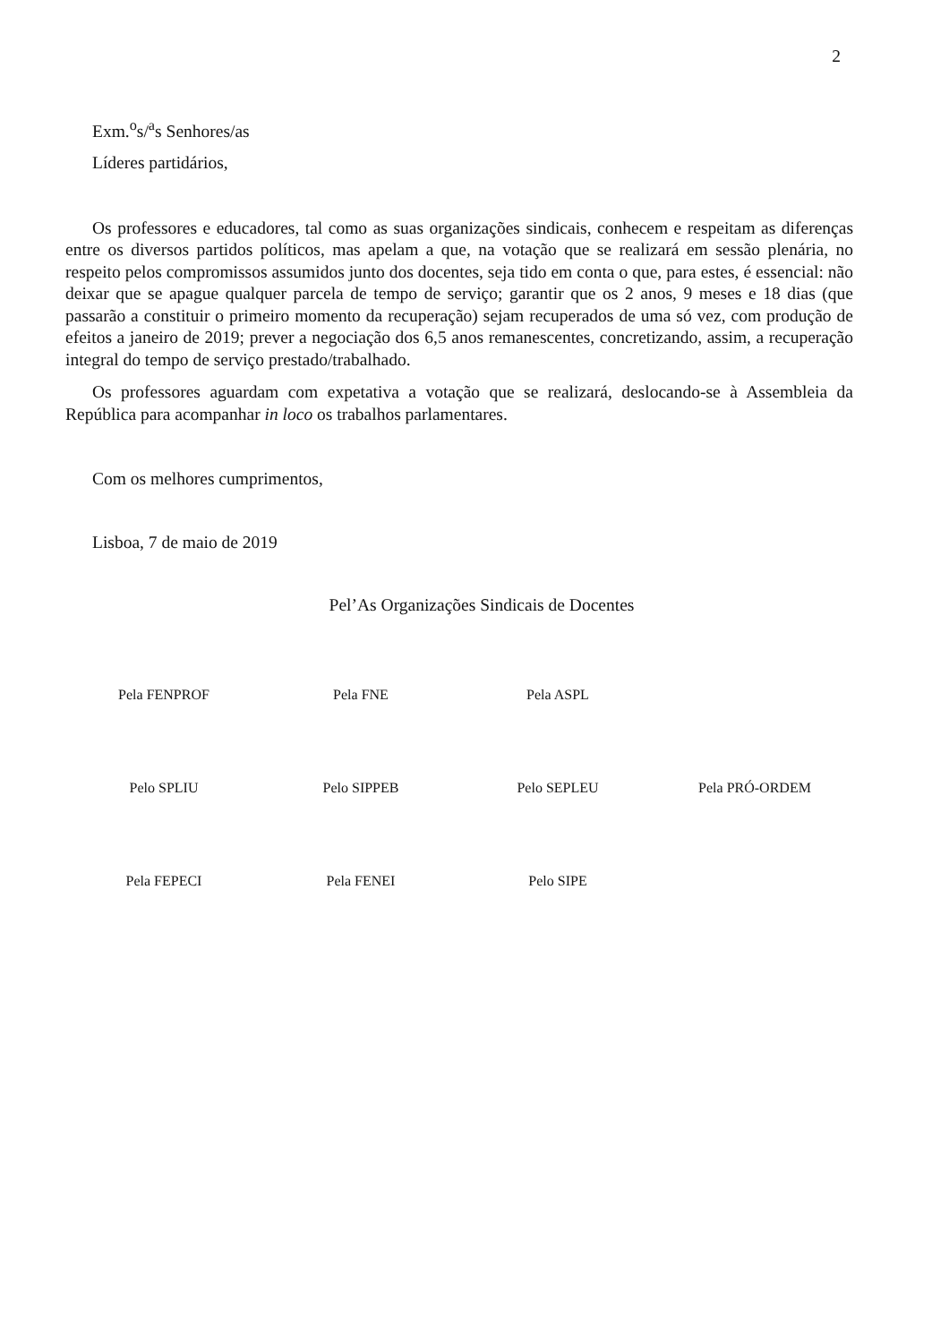2
Exm.<sup>o</sup>s/<sup>a</sup>s Senhores/as
Líderes partidários,
Os professores e educadores, tal como as suas organizações sindicais, conhecem e respeitam as diferenças entre os diversos partidos políticos, mas apelam a que, na votação que se realizará em sessão plenária, no respeito pelos compromissos assumidos junto dos docentes, seja tido em conta o que, para estes, é essencial: não deixar que se apague qualquer parcela de tempo de serviço; garantir que os 2 anos, 9 meses e 18 dias (que passarão a constituir o primeiro momento da recuperação) sejam recuperados de uma só vez, com produção de efeitos a janeiro de 2019; prever a negociação dos 6,5 anos remanescentes, concretizando, assim, a recuperação integral do tempo de serviço prestado/trabalhado.
Os professores aguardam com expetativa a votação que se realizará, deslocando-se à Assembleia da República para acompanhar in loco os trabalhos parlamentares.
Com os melhores cumprimentos,
Lisboa, 7 de maio de 2019
Pel’As Organizações Sindicais de Docentes
Pela FENPROF
Pela FNE
Pela ASPL
Pelo SPLIU
Pelo SIPPEB
Pelo SEPLEU
Pela PRÓ-ORDEM
Pela FEPECI
Pela FENEI
Pelo SIPE